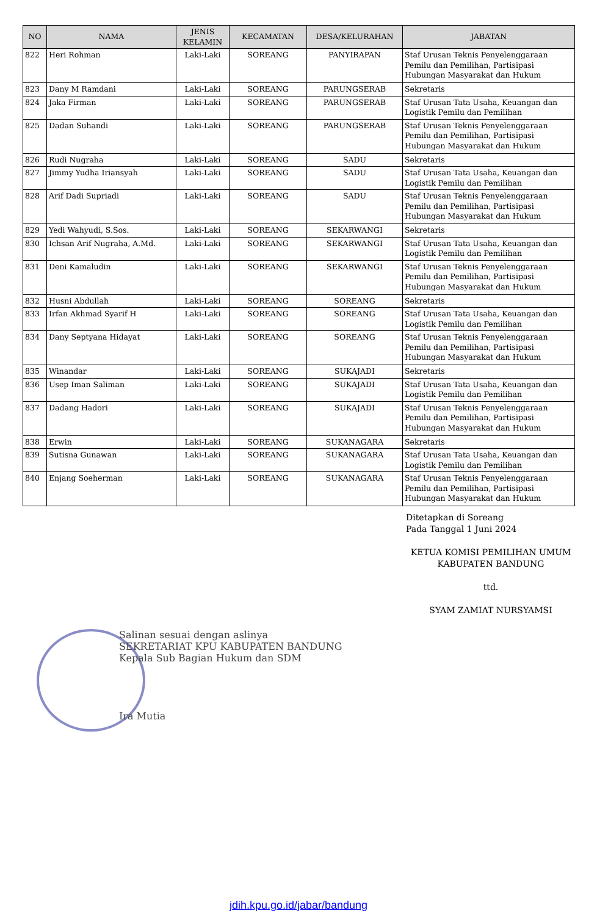| NO | NAMA | JENIS KELAMIN | KECAMATAN | DESA/KELURAHAN | JABATAN |
| --- | --- | --- | --- | --- | --- |
| 822 | Heri Rohman | Laki-Laki | SOREANG | PANYIRAPAN | Staf Urusan Teknis Penyelenggaraan Pemilu dan Pemilihan, Partisipasi Hubungan Masyarakat dan Hukum |
| 823 | Dany M Ramdani | Laki-Laki | SOREANG | PARUNGSERAB | Sekretaris |
| 824 | Jaka Firman | Laki-Laki | SOREANG | PARUNGSERAB | Staf Urusan Tata Usaha, Keuangan dan Logistik Pemilu dan Pemilihan |
| 825 | Dadan Suhandi | Laki-Laki | SOREANG | PARUNGSERAB | Staf Urusan Teknis Penyelenggaraan Pemilu dan Pemilihan, Partisipasi Hubungan Masyarakat dan Hukum |
| 826 | Rudi Nugraha | Laki-Laki | SOREANG | SADU | Sekretaris |
| 827 | Jimmy Yudha Iriansyah | Laki-Laki | SOREANG | SADU | Staf Urusan Tata Usaha, Keuangan dan Logistik Pemilu dan Pemilihan |
| 828 | Arif Dadi Supriadi | Laki-Laki | SOREANG | SADU | Staf Urusan Teknis Penyelenggaraan Pemilu dan Pemilihan, Partisipasi Hubungan Masyarakat dan Hukum |
| 829 | Yedi Wahyudi, S.Sos. | Laki-Laki | SOREANG | SEKARWANGI | Sekretaris |
| 830 | Ichsan Arif Nugraha, A.Md. | Laki-Laki | SOREANG | SEKARWANGI | Staf Urusan Tata Usaha, Keuangan dan Logistik Pemilu dan Pemilihan |
| 831 | Deni Kamaludin | Laki-Laki | SOREANG | SEKARWANGI | Staf Urusan Teknis Penyelenggaraan Pemilu dan Pemilihan, Partisipasi Hubungan Masyarakat dan Hukum |
| 832 | Husni Abdullah | Laki-Laki | SOREANG | SOREANG | Sekretaris |
| 833 | Irfan Akhmad Syarif H | Laki-Laki | SOREANG | SOREANG | Staf Urusan Tata Usaha, Keuangan dan Logistik Pemilu dan Pemilihan |
| 834 | Dany Septyana Hidayat | Laki-Laki | SOREANG | SOREANG | Staf Urusan Teknis Penyelenggaraan Pemilu dan Pemilihan, Partisipasi Hubungan Masyarakat dan Hukum |
| 835 | Winandar | Laki-Laki | SOREANG | SUKAJADI | Sekretaris |
| 836 | Usep Iman Saliman | Laki-Laki | SOREANG | SUKAJADI | Staf Urusan Tata Usaha, Keuangan dan Logistik Pemilu dan Pemilihan |
| 837 | Dadang Hadori | Laki-Laki | SOREANG | SUKAJADI | Staf Urusan Teknis Penyelenggaraan Pemilu dan Pemilihan, Partisipasi Hubungan Masyarakat dan Hukum |
| 838 | Erwin | Laki-Laki | SOREANG | SUKANAGARA | Sekretaris |
| 839 | Sutisna Gunawan | Laki-Laki | SOREANG | SUKANAGARA | Staf Urusan Tata Usaha, Keuangan dan Logistik Pemilu dan Pemilihan |
| 840 | Enjang Soeherman | Laki-Laki | SOREANG | SUKANAGARA | Staf Urusan Teknis Penyelenggaraan Pemilu dan Pemilihan, Partisipasi Hubungan Masyarakat dan Hukum |
Ditetapkan di Soreang
Pada Tanggal 1 Juni 2024
KETUA KOMISI PEMILIHAN UMUM
KABUPATEN BANDUNG
ttd.
SYAM ZAMIAT NURSYAMSI
Salinan sesuai dengan aslinya
SEKRETARIAT KPU KABUPATEN BANDUNG
Kepala Sub Bagian Hukum dan SDM
Ira Mutia
jdih.kpu.go.id/jabar/bandung